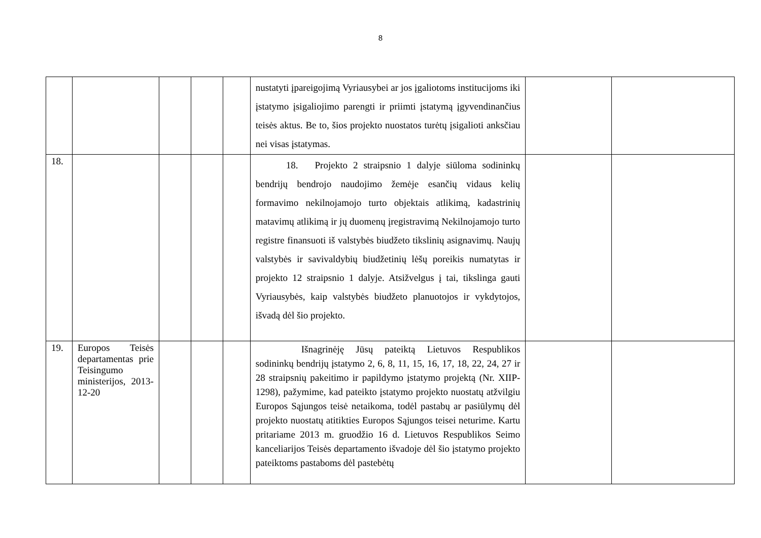8
| | | | | | nustatyti įpareigojimą Vyriausybei ar jos įgaliotoms institucijoms iki įstatymo įsigaliojimo parengti ir priimti įstatymą įgyvendinančius teisės aktus. Be to, šios projekto nuostatos turėtų įsigalioti anksčiau nei visas įstatymas. | | |
| 18. | | | | | 18. Projekto 2 straipsnio 1 dalyje siūloma sodininkų bendrijų bendrojo naudojimo žemėje esančių vidaus kelių formavimo nekilnojamojo turto objektais atlikimą, kadastrinių matavimų atlikimą ir jų duomenų įregistravimą Nekilnojamojo turto registre finansuoti iš valstybės biudžeto tikslinių asignavimų. Naujų valstybės ir savivaldybių biudžetinių lėšų poreikis numatytas ir projekto 12 straipsnio 1 dalyje. Atsižvelgus į tai, tikslinga gauti Vyriausybės, kaip valstybės biudžeto planuotojos ir vykdytojos, išvadą dėl šio projekto. | | |
| 19. | Europos Teisės departamentas prie Teisingumo ministerijos, 2013-12-20 | | | | Išnagrinėję Jūsų pateiktą Lietuvos Respublikos sodininkų bendrijų įstatymo 2, 6, 8, 11, 15, 16, 17, 18, 22, 24, 27 ir 28 straipsnių pakeitimo ir papildymo įstatymo projektą (Nr. XIIP-1298), pažymime, kad pateikto įstatymo projekto nuostatų atžvilgiu Europos Sąjungos teisė netaikoma, todėl pastabų ar pasiūlymų dėl projekto nuostatų atitikties Europos Sąjungos teisei neturime. Kartu pritariame 2013 m. gruodžio 16 d. Lietuvos Respublikos Seimo kanceliarijos Teisės departamento išvadoje dėl šio įstatymo projekto pateiktoms pastaboms dėl pastebėtų | | |